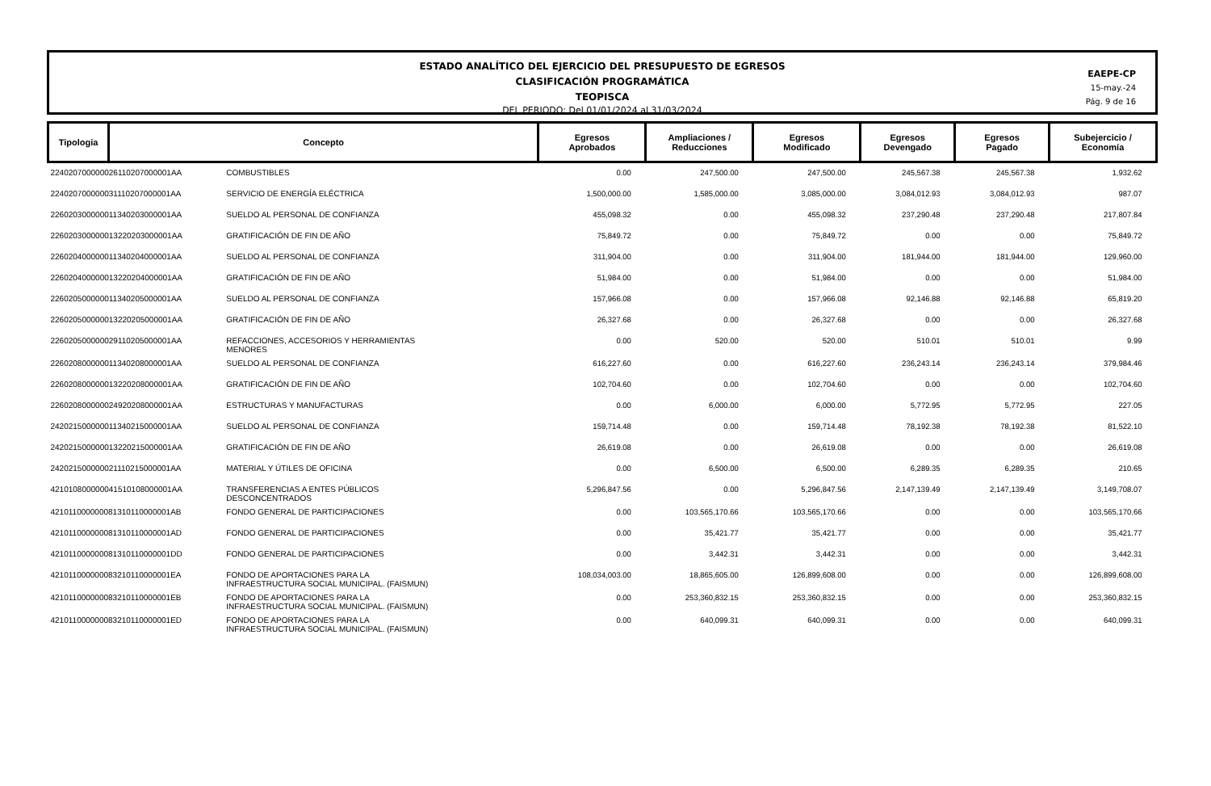ESTADO ANALÍTICO DEL EJERCICIO DEL PRESUPUESTO DE EGRESOS
CLASIFICACIÓN PROGRAMÁTICA
TEOPISCA
DEL PERIODO: Del 01/01/2024 al 31/03/2024
EAEPE-CP
15-may.-24
Pág. 9 de 16
| Tipologia | Concepto | | Egresos Aprobados | Ampliaciones / Reducciones | Egresos Modificado | Egresos Devengado | Egresos Pagado | Subejercicio / Economía |
| --- | --- | --- | --- | --- | --- | --- | --- | --- |
| 224020700000026110207000001AA | | COMBUSTIBLES | 0.00 | 247,500.00 | 247,500.00 | 245,567.38 | 245,567.38 | 1,932.62 |
| 224020700000031110207000001AA | | SERVICIO DE ENERGÍA ELÉCTRICA | 1,500,000.00 | 1,585,000.00 | 3,085,000.00 | 3,084,012.93 | 3,084,012.93 | 987.07 |
| 226020300000011340203000001AA | | SUELDO AL PERSONAL DE CONFIANZA | 455,098.32 | 0.00 | 455,098.32 | 237,290.48 | 237,290.48 | 217,807.84 |
| 226020300000013220203000001AA | | GRATIFICACIÓN DE FIN DE AÑO | 75,849.72 | 0.00 | 75,849.72 | 0.00 | 0.00 | 75,849.72 |
| 226020400000011340204000001AA | | SUELDO AL PERSONAL DE CONFIANZA | 311,904.00 | 0.00 | 311,904.00 | 181,944.00 | 181,944.00 | 129,960.00 |
| 226020400000013220204000001AA | | GRATIFICACIÓN DE FIN DE AÑO | 51,984.00 | 0.00 | 51,984.00 | 0.00 | 0.00 | 51,984.00 |
| 226020500000011340205000001AA | | SUELDO AL PERSONAL DE CONFIANZA | 157,966.08 | 0.00 | 157,966.08 | 92,146.88 | 92,146.88 | 65,819.20 |
| 226020500000013220205000001AA | | GRATIFICACIÓN DE FIN DE AÑO | 26,327.68 | 0.00 | 26,327.68 | 0.00 | 0.00 | 26,327.68 |
| 226020500000029110205000001AA | | REFACCIONES, ACCESORIOS Y HERRAMIENTAS MENORES | 0.00 | 520.00 | 520.00 | 510.01 | 510.01 | 9.99 |
| 226020800000011340208000001AA | | SUELDO AL PERSONAL DE CONFIANZA | 616,227.60 | 0.00 | 616,227.60 | 236,243.14 | 236,243.14 | 379,984.46 |
| 226020800000013220208000001AA | | GRATIFICACIÓN DE FIN DE AÑO | 102,704.60 | 0.00 | 102,704.60 | 0.00 | 0.00 | 102,704.60 |
| 226020800000024920208000001AA | | ESTRUCTURAS Y MANUFACTURAS | 0.00 | 6,000.00 | 6,000.00 | 5,772.95 | 5,772.95 | 227.05 |
| 242021500000011340215000001AA | | SUELDO AL PERSONAL DE CONFIANZA | 159,714.48 | 0.00 | 159,714.48 | 78,192.38 | 78,192.38 | 81,522.10 |
| 242021500000013220215000001AA | | GRATIFICACIÓN DE FIN DE AÑO | 26,619.08 | 0.00 | 26,619.08 | 0.00 | 0.00 | 26,619.08 |
| 242021500000021110215000001AA | | MATERIAL Y ÚTILES DE OFICINA | 0.00 | 6,500.00 | 6,500.00 | 6,289.35 | 6,289.35 | 210.65 |
| 421010800000041510108000001AA | | TRANSFERENCIAS A ENTES PÚBLICOS DESCONCENTRADOS | 5,296,847.56 | 0.00 | 5,296,847.56 | 2,147,139.49 | 2,147,139.49 | 3,149,708.07 |
| 421011000000081310110000001AB | | FONDO GENERAL DE PARTICIPACIONES | 0.00 | 103,565,170.66 | 103,565,170.66 | 0.00 | 0.00 | 103,565,170.66 |
| 421011000000081310110000001AD | | FONDO GENERAL DE PARTICIPACIONES | 0.00 | 35,421.77 | 35,421.77 | 0.00 | 0.00 | 35,421.77 |
| 421011000000081310110000001DD | | FONDO GENERAL DE PARTICIPACIONES | 0.00 | 3,442.31 | 3,442.31 | 0.00 | 0.00 | 3,442.31 |
| 421011000000083210110000001EA | | FONDO DE APORTACIONES PARA LA INFRAESTRUCTURA SOCIAL MUNICIPAL. (FAISMUN) | 108,034,003.00 | 18,865,605.00 | 126,899,608.00 | 0.00 | 0.00 | 126,899,608.00 |
| 421011000000083210110000001EB | | FONDO DE APORTACIONES PARA LA INFRAESTRUCTURA SOCIAL MUNICIPAL. (FAISMUN) | 0.00 | 253,360,832.15 | 253,360,832.15 | 0.00 | 0.00 | 253,360,832.15 |
| 421011000000083210110000001ED | | FONDO DE APORTACIONES PARA LA INFRAESTRUCTURA SOCIAL MUNICIPAL. (FAISMUN) | 0.00 | 640,099.31 | 640,099.31 | 0.00 | 0.00 | 640,099.31 |